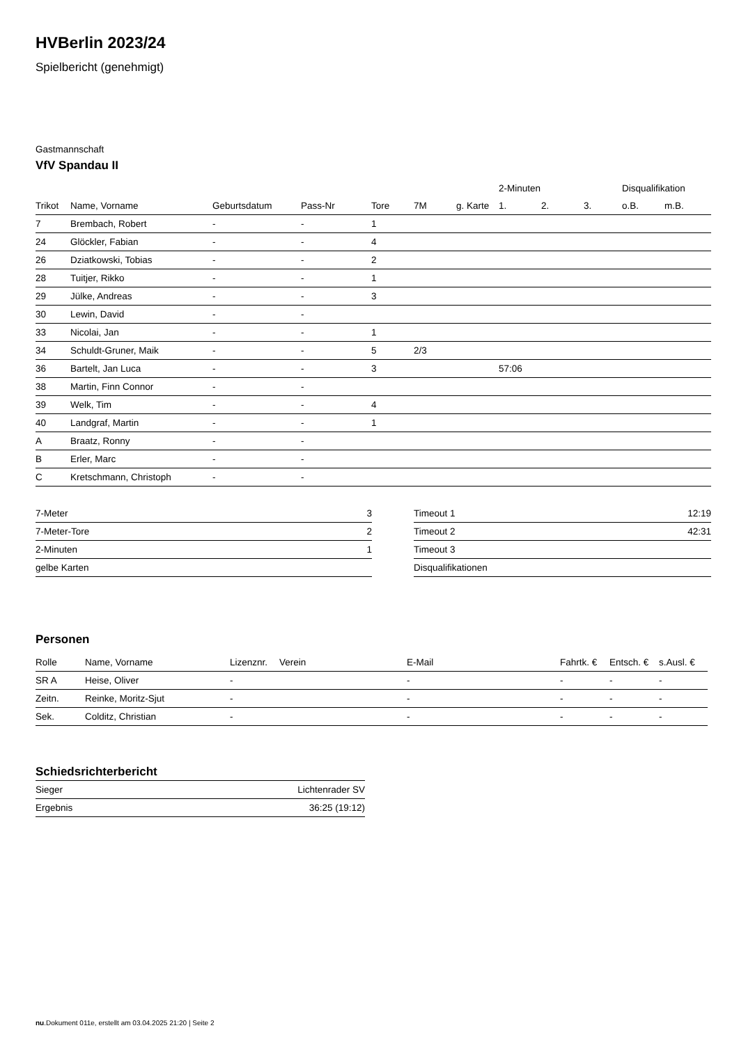HVBerlin 2023/24
Spielbericht (genehmigt)
Gastmannschaft
VfV Spandau II
| | | | | | | | 2-Minuten | | | Disqualifikation | |
| --- | --- | --- | --- | --- | --- | --- | --- | --- | --- | --- | --- |
| Trikot | Name, Vorname | Geburtsdatum | Pass-Nr | Tore | 7M | g. Karte | 1. | 2. | 3. | o.B. | m.B. |
| 7 | Brembach, Robert | - | - | 1 | | | | | | | |
| 24 | Glöckler, Fabian | - | - | 4 | | | | | | | |
| 26 | Dziatkowski, Tobias | - | - | 2 | | | | | | | |
| 28 | Tuitjer, Rikko | - | - | 1 | | | | | | | |
| 29 | Jülke, Andreas | - | - | 3 | | | | | | | |
| 30 | Lewin, David | - | - | | | | | | | | |
| 33 | Nicolai, Jan | - | - | 1 | | | | | | | |
| 34 | Schuldt-Gruner, Maik | - | - | 5 | 2/3 | | | | | | |
| 36 | Bartelt, Jan Luca | - | - | 3 | | | 57:06 | | | | |
| 38 | Martin, Finn Connor | - | - | | | | | | | | |
| 39 | Welk, Tim | - | - | 4 | | | | | | | |
| 40 | Landgraf, Martin | - | - | 1 | | | | | | | |
| A | Braatz, Ronny | - | - | | | | | | | | |
| B | Erler, Marc | - | - | | | | | | | | |
| C | Kretschmann, Christoph | - | - | | | | | | | | |
| 7-Meter | 3 |
| 7-Meter-Tore | 2 |
| 2-Minuten | 1 |
| gelbe Karten | |
| Timeout 1 | 12:19 |
| Timeout 2 | 42:31 |
| Timeout 3 | |
| Disqualifikationen | |
Personen
| Rolle | Name, Vorname | Lizenznr. | Verein | E-Mail | Fahrtk. € | Entsch. € | s.Ausl. € |
| --- | --- | --- | --- | --- | --- | --- | --- |
| SR A | Heise, Oliver | - | | - | - | - | - |
| Zeitn. | Reinke, Moritz-Sjut | - | | - | - | - | - |
| Sek. | Colditz, Christian | - | | - | - | - | - |
Schiedsrichterbericht
| Sieger | Lichtenrader SV |
| Ergebnis | 36:25 (19:12) |
nu.Dokument 011e, erstellt am 03.04.2025 21:20 | Seite 2